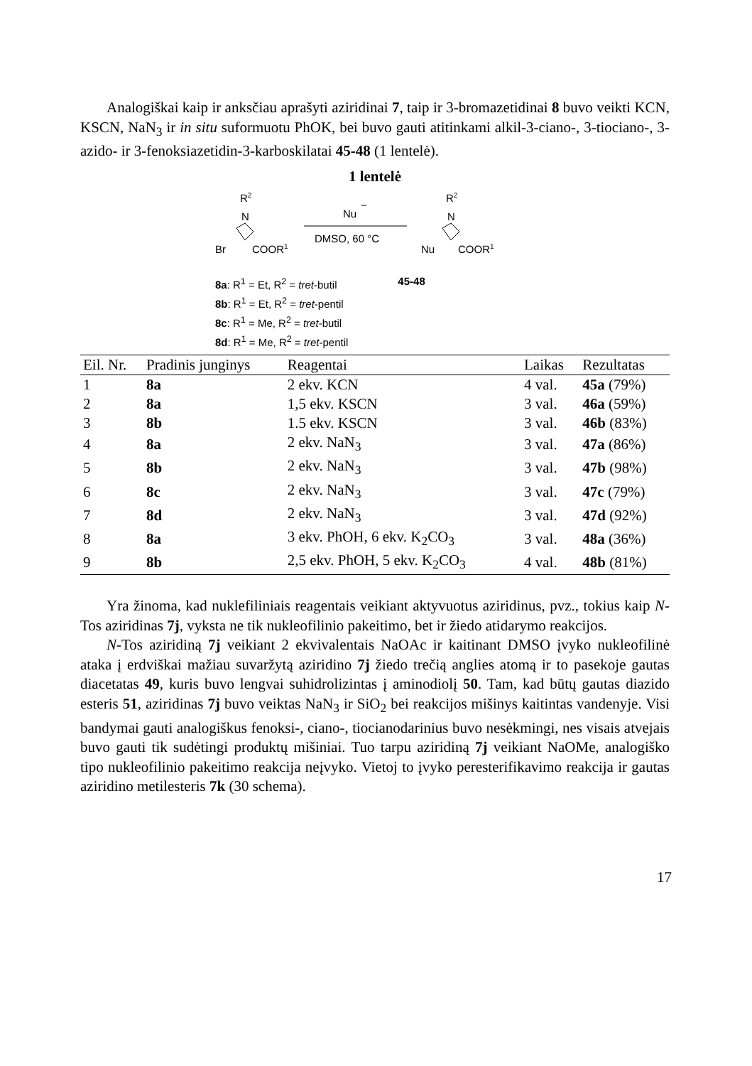Analogiškai kaip ir anksčiau aprašyti aziridinai 7, taip ir 3-bromazetidinai 8 buvo veikti KCN, KSCN, NaN<sub>3</sub> ir in situ suformuotu PhOK, bei buvo gauti atitinkami alkil-3-ciano-, 3-tiociano-, 3-azido- ir 3-fenoksiazetidin-3-karboskilatai 45-48 (1 lentelė).
1 lentelė
R2
N
Br
COOR1
Nu
−
DMSO, 60 °C
R2
N
Nu
COOR1
8a: R<sup>1</sup> = Et, R<sup>2</sup> = tret-butil
8b: R<sup>1</sup> = Et, R<sup>2</sup> = tret-pentil
8c: R<sup>1</sup> = Me, R<sup>2</sup> = tret-butil
8d: R<sup>1</sup> = Me, R<sup>2</sup> = tret-pentil
45-48
| Eil. Nr. | Pradinis junginys | Reagentai | Laikas | Rezultatas |
| --- | --- | --- | --- | --- |
| 1 | 8a | 2 ekv. KCN | 4 val. | 45a (79%) |
| 2 | 8a | 1,5 ekv. KSCN | 3 val. | 46a (59%) |
| 3 | 8b | 1.5 ekv. KSCN | 3 val. | 46b (83%) |
| 4 | 8a | 2 ekv. NaN<sub>3</sub> | 3 val. | 47a (86%) |
| 5 | 8b | 2 ekv. NaN<sub>3</sub> | 3 val. | 47b (98%) |
| 6 | 8c | 2 ekv. NaN<sub>3</sub> | 3 val. | 47c (79%) |
| 7 | 8d | 2 ekv. NaN<sub>3</sub> | 3 val. | 47d (92%) |
| 8 | 8a | 3 ekv. PhOH, 6 ekv. K<sub>2</sub>CO<sub>3</sub> | 3 val. | 48a (36%) |
| 9 | 8b | 2,5 ekv. PhOH, 5 ekv. K<sub>2</sub>CO<sub>3</sub> | 4 val. | 48b (81%) |
Yra žinoma, kad nuklefiliniais reagentais veikiant aktyvuotus aziridinus, pvz., tokius kaip N-Tos aziridinas 7j, vyksta ne tik nukleofilinio pakeitimo, bet ir žiedo atidarymo reakcijos.
N-Tos aziridiną 7j veikiant 2 ekvivalentais NaOAc ir kaitinant DMSO įvyko nukleofilinė ataka į erdviškai mažiau suvaržytą aziridino 7j žiedo trečią anglies atomą ir to pasekoje gautas diacetatas 49, kuris buvo lengvai suhidrolizintas į aminodiolį 50. Tam, kad būtų gautas diazido esteris 51, aziridinas 7j buvo veiktas NaN<sub>3</sub> ir SiO<sub>2</sub> bei reakcijos mišinys kaitintas vandenyje. Visi bandymai gauti analogiškus fenoksi-, ciano-, tiocianodarinius buvo nesėkmingi, nes visais atvejais buvo gauti tik sudėtingi produktų mišiniai. Tuo tarpu aziridiną 7j veikiant NaOMe, analogiško tipo nukleofilinio pakeitimo reakcija neįvyko. Vietoj to įvyko peresterifikavimo reakcija ir gautas aziridino metilesteris 7k (30 schema).
17